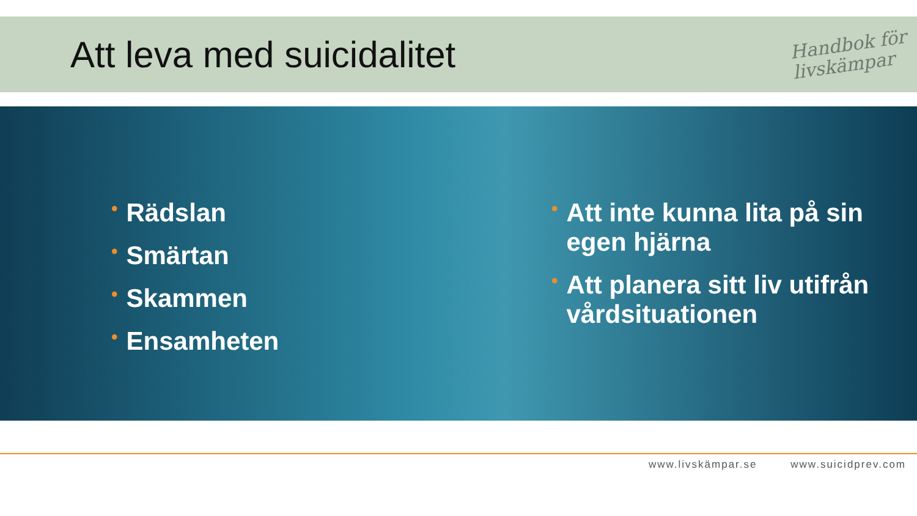Att leva med suicidalitet
Handbok för
livskämpar
• Rädslan
• Smärtan
• Skammen
• Ensamheten
• Att inte kunna lita på sin egen hjärna
• Att planera sitt liv utifrån vårdsituationen
www.livskämpar.se www.suicidprev.com